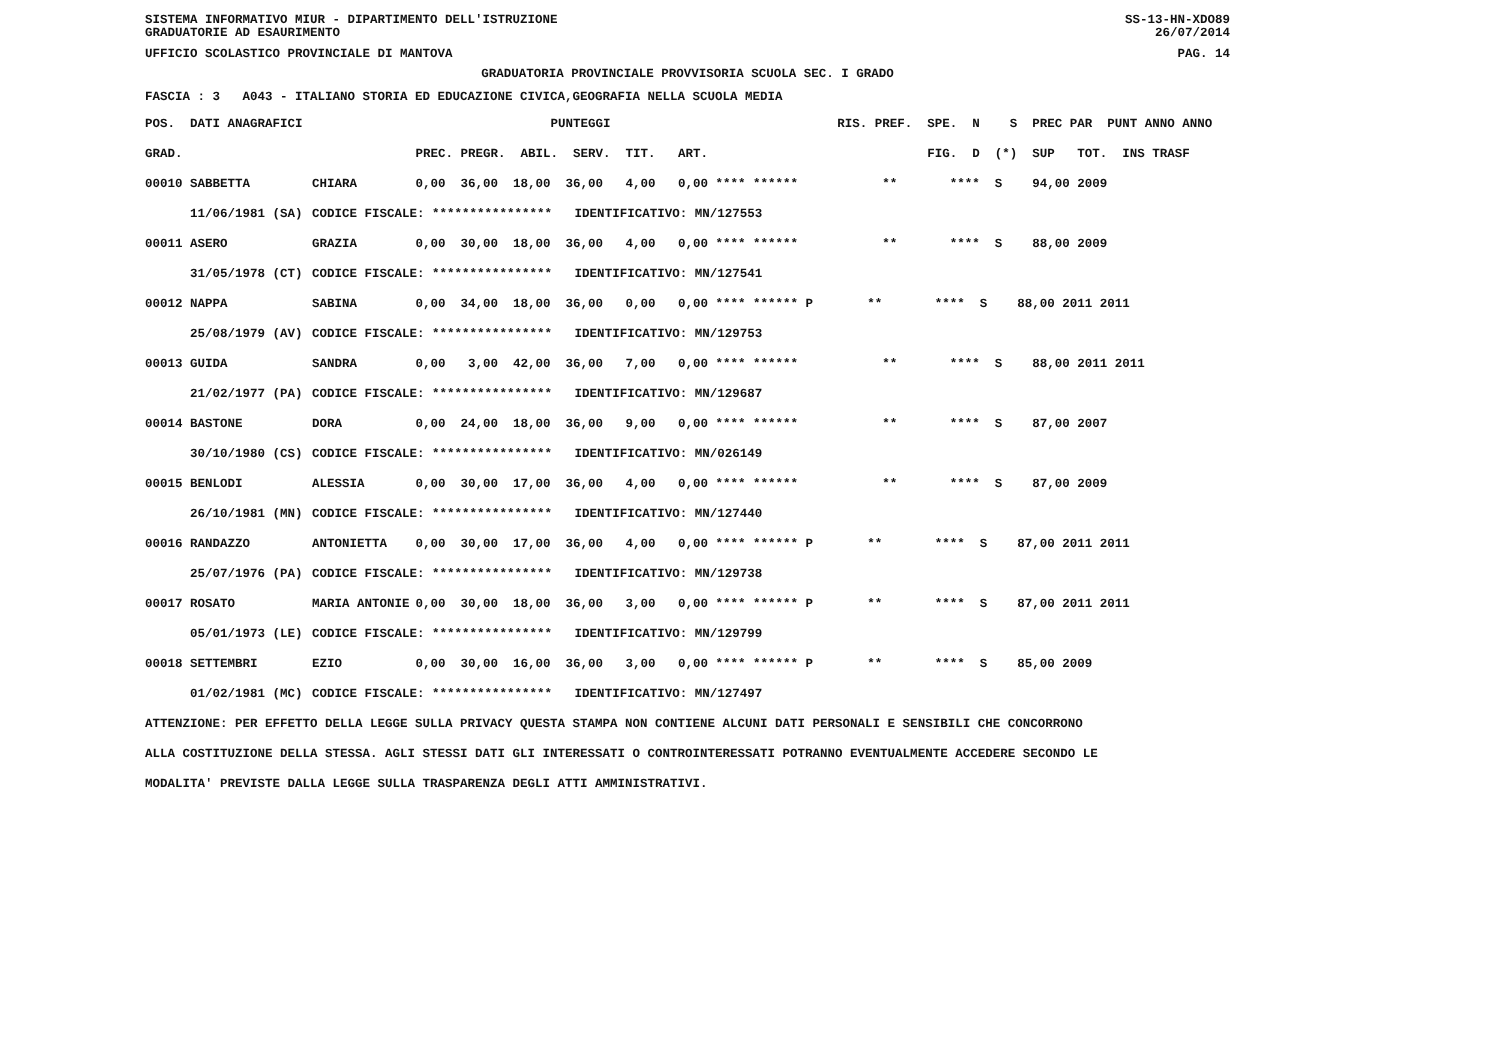SISTEMA INFORMATIVO MIUR - DIPARTIMENTO DELL'ISTRUZIONE SS-13-HN-XDO89
GRADUATORIE AD ESAURIMENTO 26/07/2014
UFFICIO SCOLASTICO PROVINCIALE DI MANTOVA PAG. 14
GRADUATORIA PROVINCIALE PROVVISORIA SCUOLA SEC. I GRADO
FASCIA : 3 A043 - ITALIANO STORIA ED EDUCAZIONE CIVICA,GEOGRAFIA NELLA SCUOLA MEDIA
| POS. DATI ANAGRAFICI | | PUNTEGGI | RIS. PREF. SPE. N S PREC PAR PUNT ANNO ANNO |
| --- | --- | --- | --- |
| GRAD. | | PREC. PREGR. ABIL. SERV. TIT. ART. | FIG. D (*) SUP TOT. INS TRASF |
| 00010 SABBETTA | CHIARA | 0,00 36,00 18,00 36,00 4,00 0,00 **** ****** | ** **** S 94,00 2009 |
| 11/06/1981 (SA) | CODICE FISCALE: **************** IDENTIFICATIVO: MN/127553 | | |
| 00011 ASERO | GRAZIA | 0,00 30,00 18,00 36,00 4,00 0,00 **** ****** | ** **** S 88,00 2009 |
| 31/05/1978 (CT) | CODICE FISCALE: **************** IDENTIFICATIVO: MN/127541 | | |
| 00012 NAPPA | SABINA | 0,00 34,00 18,00 36,00 0,00 0,00 **** ****** P | ** **** S 88,00 2011 2011 |
| 25/08/1979 (AV) | CODICE FISCALE: **************** IDENTIFICATIVO: MN/129753 | | |
| 00013 GUIDA | SANDRA | 0,00 3,00 42,00 36,00 7,00 0,00 **** ****** | ** **** S 88,00 2011 2011 |
| 21/02/1977 (PA) | CODICE FISCALE: **************** IDENTIFICATIVO: MN/129687 | | |
| 00014 BASTONE | DORA | 0,00 24,00 18,00 36,00 9,00 0,00 **** ****** | ** **** S 87,00 2007 |
| 30/10/1980 (CS) | CODICE FISCALE: **************** IDENTIFICATIVO: MN/026149 | | |
| 00015 BENLODI | ALESSIA | 0,00 30,00 17,00 36,00 4,00 0,00 **** ****** | ** **** S 87,00 2009 |
| 26/10/1981 (MN) | CODICE FISCALE: **************** IDENTIFICATIVO: MN/127440 | | |
| 00016 RANDAZZO | ANTONIETTA | 0,00 30,00 17,00 36,00 4,00 0,00 **** ****** P | ** **** S 87,00 2011 2011 |
| 25/07/1976 (PA) | CODICE FISCALE: **************** IDENTIFICATIVO: MN/129738 | | |
| 00017 ROSATO | MARIA ANTONIE | 0,00 30,00 18,00 36,00 3,00 0,00 **** ****** P | ** **** S 87,00 2011 2011 |
| 05/01/1973 (LE) | CODICE FISCALE: **************** IDENTIFICATIVO: MN/129799 | | |
| 00018 SETTEMBRI | EZIO | 0,00 30,00 16,00 36,00 3,00 0,00 **** ****** P | ** **** S 85,00 2009 |
| 01/02/1981 (MC) | CODICE FISCALE: **************** IDENTIFICATIVO: MN/127497 | | |
ATTENZIONE: PER EFFETTO DELLA LEGGE SULLA PRIVACY QUESTA STAMPA NON CONTIENE ALCUNI DATI PERSONALI E SENSIBILI CHE CONCORRONO ALLA COSTITUZIONE DELLA STESSA. AGLI STESSI DATI GLI INTERESSATI O CONTROINTERESSATI POTRANNO EVENTUALMENTE ACCEDERE SECONDO LE MODALITA' PREVISTE DALLA LEGGE SULLA TRASPARENZA DEGLI ATTI AMMINISTRATIVI.